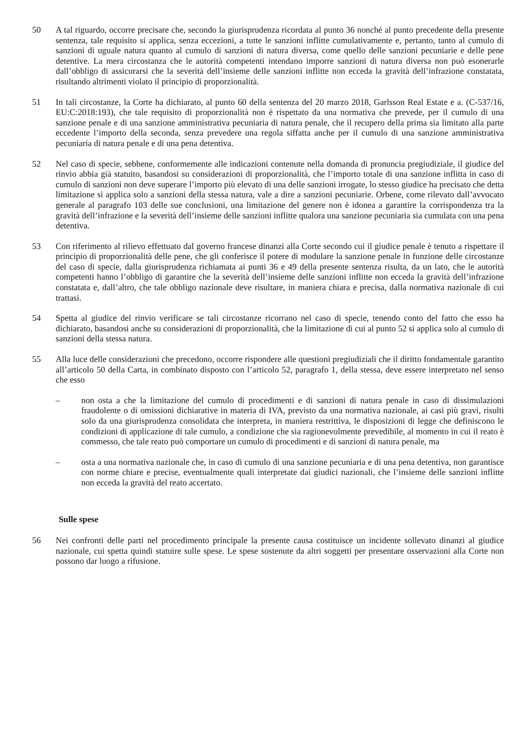50 A tal riguardo, occorre precisare che, secondo la giurisprudenza ricordata al punto 36 nonché al punto precedente della presente sentenza, tale requisito si applica, senza eccezioni, a tutte le sanzioni inflitte cumulativamente e, pertanto, tanto al cumulo di sanzioni di uguale natura quanto al cumulo di sanzioni di natura diversa, come quello delle sanzioni pecuniarie e delle pene detentive. La mera circostanza che le autorità competenti intendano imporre sanzioni di natura diversa non può esonerarle dall’obbligo di assicurarsi che la severità dell’insieme delle sanzioni inflitte non ecceda la gravità dell’infrazione constatata, risultando altrimenti violato il principio di proporzionalità.
51 In tali circostanze, la Corte ha dichiarato, al punto 60 della sentenza del 20 marzo 2018, Garlsson Real Estate e a. (C‑537/16, EU:C:2018:193), che tale requisito di proporzionalità non è rispettato da una normativa che prevede, per il cumulo di una sanzione penale e di una sanzione amministrativa pecuniaria di natura penale, che il recupero della prima sia limitato alla parte eccedente l’importo della seconda, senza prevedere una regola siffatta anche per il cumulo di una sanzione amministrativa pecuniaria di natura penale e di una pena detentiva.
52 Nel caso di specie, sebbene, conformemente alle indicazioni contenute nella domanda di pronuncia pregiudiziale, il giudice del rinvio abbia già statuito, basandosi su considerazioni di proporzionalità, che l’importo totale di una sanzione inflitta in caso di cumulo di sanzioni non deve superare l’importo più elevato di una delle sanzioni irrogate, lo stesso giudice ha precisato che detta limitazione si applica solo a sanzioni della stessa natura, vale a dire a sanzioni pecuniarie. Orbene, come rilevato dall’avvocato generale al paragrafo 103 delle sue conclusioni, una limitazione del genere non è idonea a garantire la corrispondenza tra la gravità dell’infrazione e la severità dell’insieme delle sanzioni inflitte qualora una sanzione pecuniaria sia cumulata con una pena detentiva.
53 Con riferimento al rilievo effettuato dal governo francese dinanzi alla Corte secondo cui il giudice penale è tenuto a rispettare il principio di proporzionalità delle pene, che gli conferisce il potere di modulare la sanzione penale in funzione delle circostanze del caso di specie, dalla giurisprudenza richiamata ai punti 36 e 49 della presente sentenza risulta, da un lato, che le autorità competenti hanno l’obbligo di garantire che la severità dell’insieme delle sanzioni inflitte non ecceda la gravità dell’infrazione constatata e, dall’altro, che tale obbligo nazionale deve risultare, in maniera chiara e precisa, dalla normativa nazionale di cui trattasi.
54 Spetta al giudice del rinvio verificare se tali circostanze ricorrano nel caso di specie, tenendo conto del fatto che esso ha dichiarato, basandosi anche su considerazioni di proporzionalità, che la limitazione di cui al punto 52 si applica solo al cumulo di sanzioni della stessa natura.
55 Alla luce delle considerazioni che precedono, occorre rispondere alle questioni pregiudiziali che il diritto fondamentale garantito all’articolo 50 della Carta, in combinato disposto con l’articolo 52, paragrafo 1, della stessa, deve essere interpretato nel senso che esso
– non osta a che la limitazione del cumulo di procedimenti e di sanzioni di natura penale in caso di dissimulazioni fraudolente o di omissioni dichiarative in materia di IVA, previsto da una normativa nazionale, ai casi più gravi, risulti solo da una giurisprudenza consolidata che interpreta, in maniera restrittiva, le disposizioni di legge che definiscono le condizioni di applicazione di tale cumulo, a condizione che sia ragionevolmente prevedibile, al momento in cui il reato è commesso, che tale reato può comportare un cumulo di procedimenti e di sanzioni di natura penale, ma
– osta a una normativa nazionale che, in caso di cumulo di una sanzione pecuniaria e di una pena detentiva, non garantisce con norme chiare e precise, eventualmente quali interpretate dai giudici nazionali, che l’insieme delle sanzioni inflitte non ecceda la gravità del reato accertato.
Sulle spese
56 Nei confronti delle parti nel procedimento principale la presente causa costituisce un incidente sollevato dinanzi al giudice nazionale, cui spetta quindi statuire sulle spese. Le spese sostenute da altri soggetti per presentare osservazioni alla Corte non possono dar luogo a rifusione.